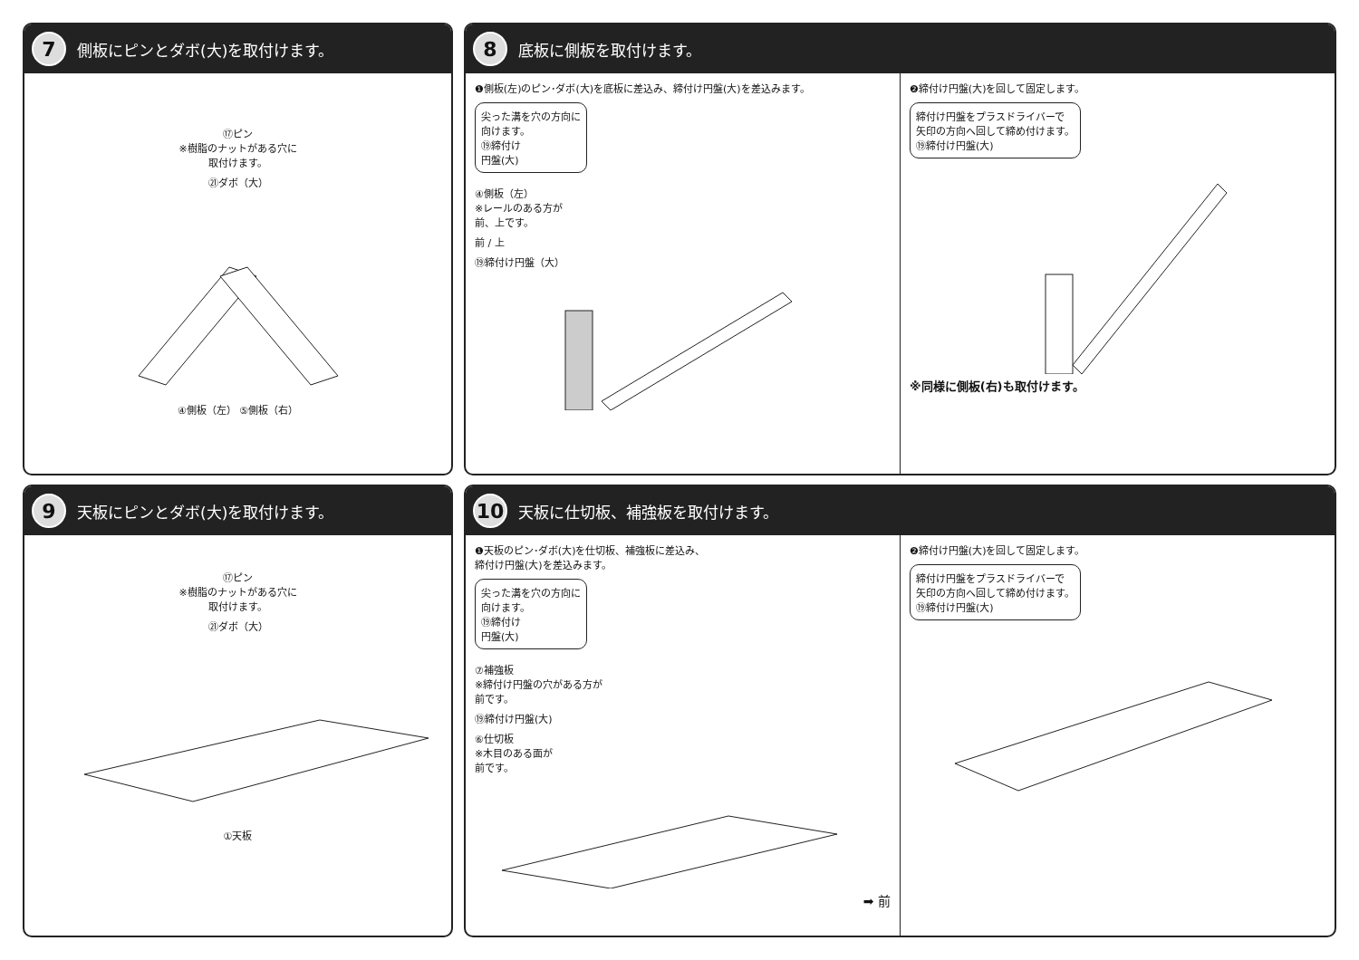7
側板にピンとダボ(大)を取付けます。
⑰ピン
※樹脂のナットがある穴に
取付けます。
㉑ダボ（大）
④側板（左） ⑤側板（右）
8
底板に側板を取付けます。
❶側板(左)のピン･ダボ(大)を底板に差込み、締付け円盤(大)を差込みます。
尖った溝を穴の方向に
向けます。
⑲締付け
円盤(大)
④側板（左）
※レールのある方が
前、上です。
前 / 上
⑲締付け円盤（大）
❷締付け円盤(大)を回して固定します。
締付け円盤をプラスドライバーで
矢印の方向へ回して締め付けます。
⑲締付け円盤(大)
※同様に側板(右)も取付けます。
9
天板にピンとダボ(大)を取付けます。
⑰ピン
※樹脂のナットがある穴に
取付けます。
㉑ダボ（大）
①天板
10
天板に仕切板、補強板を取付けます。
❶天板のピン･ダボ(大)を仕切板、補強板に差込み、
締付け円盤(大)を差込みます。
尖った溝を穴の方向に
向けます。
⑲締付け
円盤(大)
⑦補強板
※締付け円盤の穴がある方が
前です。
⑲締付け円盤(大)
⑥仕切板
※木目のある面が
前です。
➡ 前
❷締付け円盤(大)を回して固定します。
締付け円盤をプラスドライバーで
矢印の方向へ回して締め付けます。
⑲締付け円盤(大)